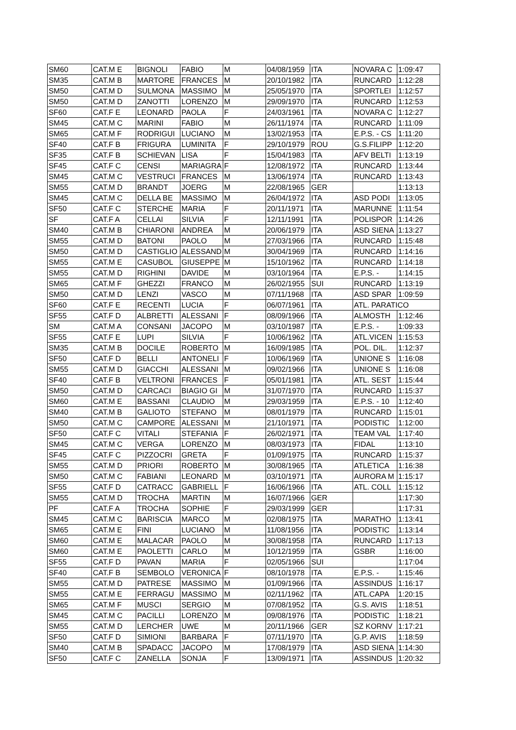| SM60 | CAT.M E | BIGNOLI | FABIO | M | 04/08/1959 | ITA | NOVARA C | 1:09:47 |
| SM35 | CAT.M B | MARTORE | FRANCES | M | 20/10/1982 | ITA | RUNCARD | 1:12:28 |
| SM50 | CAT.M D | SULMONA | MASSIMO | M | 25/05/1970 | ITA | SPORTLEI | 1:12:57 |
| SM50 | CAT.M D | ZANOTTI | LORENZO | M | 29/09/1970 | ITA | RUNCARD | 1:12:53 |
| SF60 | CAT.F E | LEONARD | PAOLA | F | 24/03/1961 | ITA | NOVARA C | 1:12:27 |
| SM45 | CAT.M C | MARINI | FABIO | M | 26/11/1974 | ITA | RUNCARD | 1:11:09 |
| SM65 | CAT.M F | RODRIGUI | LUCIANO | M | 13/02/1953 | ITA | E.P.S. - CS | 1:11:20 |
| SF40 | CAT.F B | FRIGURA | LUMINITA | F | 29/10/1979 | ROU | G.S.FILIPP | 1:12:20 |
| SF35 | CAT.F B | SCHIEVAN | LISA | F | 15/04/1983 | ITA | AFV BELTI | 1:13:19 |
| SF45 | CAT.F C | CENSI | MARIAGRA | F | 12/08/1972 | ITA | RUNCARD | 1:13:44 |
| SM45 | CAT.M C | VESTRUCI | FRANCES | M | 13/06/1974 | ITA | RUNCARD | 1:13:43 |
| SM55 | CAT.M D | BRANDT | JOERG | M | 22/08/1965 | GER | | 1:13:13 |
| SM45 | CAT.M C | DELLA BE | MASSIMO | M | 26/04/1972 | ITA | ASD PODI | 1:13:05 |
| SF50 | CAT.F C | STERCHE | MARIA | F | 20/11/1971 | ITA | MARUNNE | 1:11:54 |
| SF | CAT.F A | CELLAI | SILVIA | F | 12/11/1991 | ITA | POLISPOR | 1:14:26 |
| SM40 | CAT.M B | CHIARONI | ANDREA | M | 20/06/1979 | ITA | ASD SIENA | 1:13:27 |
| SM55 | CAT.M D | BATONI | PAOLO | M | 27/03/1966 | ITA | RUNCARD | 1:15:48 |
| SM50 | CAT.M D | CASTIGLIO | ALESSAND | M | 30/04/1969 | ITA | RUNCARD | 1:14:16 |
| SM55 | CAT.M E | CASUBOL | GIUSEPPE | M | 15/10/1962 | ITA | RUNCARD | 1:14:18 |
| SM55 | CAT.M D | RIGHINI | DAVIDE | M | 03/10/1964 | ITA | E.P.S. - | 1:14:15 |
| SM65 | CAT.M F | GHEZZI | FRANCO | M | 26/02/1955 | SUI | RUNCARD | 1:13:19 |
| SM50 | CAT.M D | LENZI | VASCO | M | 07/11/1968 | ITA | ASD SPAR | 1:09:59 |
| SF60 | CAT.F E | RECENTI | LUCIA | F | 06/07/1961 | ITA | ATL. PARATICO | |
| SF55 | CAT.F D | ALBRETTI | ALESSANI | F | 08/09/1966 | ITA | ALMOSTH | 1:12:46 |
| SM | CAT.M A | CONSANI | JACOPO | M | 03/10/1987 | ITA | E.P.S. - | 1:09:33 |
| SF55 | CAT.F E | LUPI | SILVIA | F | 10/06/1962 | ITA | ATL.VICEN | 1:15:53 |
| SM35 | CAT.M B | DOCILE | ROBERTO | M | 16/09/1985 | ITA | POL. DIL. | 1:12:37 |
| SF50 | CAT.F D | BELLI | ANTONELI | F | 10/06/1969 | ITA | UNIONE S | 1:16:08 |
| SM55 | CAT.M D | GIACCHI | ALESSANI | M | 09/02/1966 | ITA | UNIONE S | 1:16:08 |
| SF40 | CAT.F B | VELTRONI | FRANCES | F | 05/01/1981 | ITA | ATL. SEST | 1:15:44 |
| SM50 | CAT.M D | CARCACI | BIAGIO GI | M | 31/07/1970 | ITA | RUNCARD | 1:15:37 |
| SM60 | CAT.M E | BASSANI | CLAUDIO | M | 29/03/1959 | ITA | E.P.S. - 10 | 1:12:40 |
| SM40 | CAT.M B | GALIOTO | STEFANO | M | 08/01/1979 | ITA | RUNCARD | 1:15:01 |
| SM50 | CAT.M C | CAMPORE | ALESSANI | M | 21/10/1971 | ITA | PODISTIC | 1:12:00 |
| SF50 | CAT.F C | VITALI | STEFANIA | F | 26/02/1971 | ITA | TEAM VAL | 1:17:40 |
| SM45 | CAT.M C | VERGA | LORENZO | M | 08/03/1973 | ITA | FIDAL | 1:13:10 |
| SF45 | CAT.F C | PIZZOCRI | GRETA | F | 01/09/1975 | ITA | RUNCARD | 1:15:37 |
| SM55 | CAT.M D | PRIORI | ROBERTO | M | 30/08/1965 | ITA | ATLETICA | 1:16:38 |
| SM50 | CAT.M C | FABIANI | LEONARD | M | 03/10/1971 | ITA | AURORA M | 1:15:17 |
| SF55 | CAT.F D | CATRACC | GABRIELL | F | 16/06/1966 | ITA | ATL. COLL | 1:15:12 |
| SM55 | CAT.M D | TROCHA | MARTIN | M | 16/07/1966 | GER | | 1:17:30 |
| PF | CAT.F A | TROCHA | SOPHIE | F | 29/03/1999 | GER | | 1:17:31 |
| SM45 | CAT.M C | BARISCIA | MARCO | M | 02/08/1975 | ITA | MARATHO | 1:13:41 |
| SM65 | CAT.M E | FINI | LUCIANO | M | 11/08/1956 | ITA | PODISTIC | 1:13:14 |
| SM60 | CAT.M E | MALACAR | PAOLO | M | 30/08/1958 | ITA | RUNCARD | 1:17:13 |
| SM60 | CAT.M E | PAOLETTI | CARLO | M | 10/12/1959 | ITA | GSBR | 1:16:00 |
| SF55 | CAT.F D | PAVAN | MARIA | F | 02/05/1966 | SUI | | 1:17:04 |
| SF40 | CAT.F B | SEMBOLO | VERONICA | F | 08/10/1978 | ITA | E.P.S. - | 1:15:46 |
| SM55 | CAT.M D | PATRESE | MASSIMO | M | 01/09/1966 | ITA | ASSINDUS | 1:16:17 |
| SM55 | CAT.M E | FERRAGU | MASSIMO | M | 02/11/1962 | ITA | ATL.CAPA | 1:20:15 |
| SM65 | CAT.M F | MUSCI | SERGIO | M | 07/08/1952 | ITA | G.S. AVIS | 1:18:51 |
| SM45 | CAT.M C | PACILLI | LORENZO | M | 09/08/1976 | ITA | PODISTIC | 1:18:21 |
| SM55 | CAT.M D | LERCHER | UWE | M | 20/11/1966 | GER | SZ KORNV | 1:17:21 |
| SF50 | CAT.F D | SIMIONI | BARBARA | F | 07/11/1970 | ITA | G.P. AVIS | 1:18:59 |
| SM40 | CAT.M B | SPADACC | JACOPO | M | 17/08/1979 | ITA | ASD SIENA | 1:14:30 |
| SF50 | CAT.F C | ZANELLA | SONJA | F | 13/09/1971 | ITA | ASSINDUS | 1:20:32 |